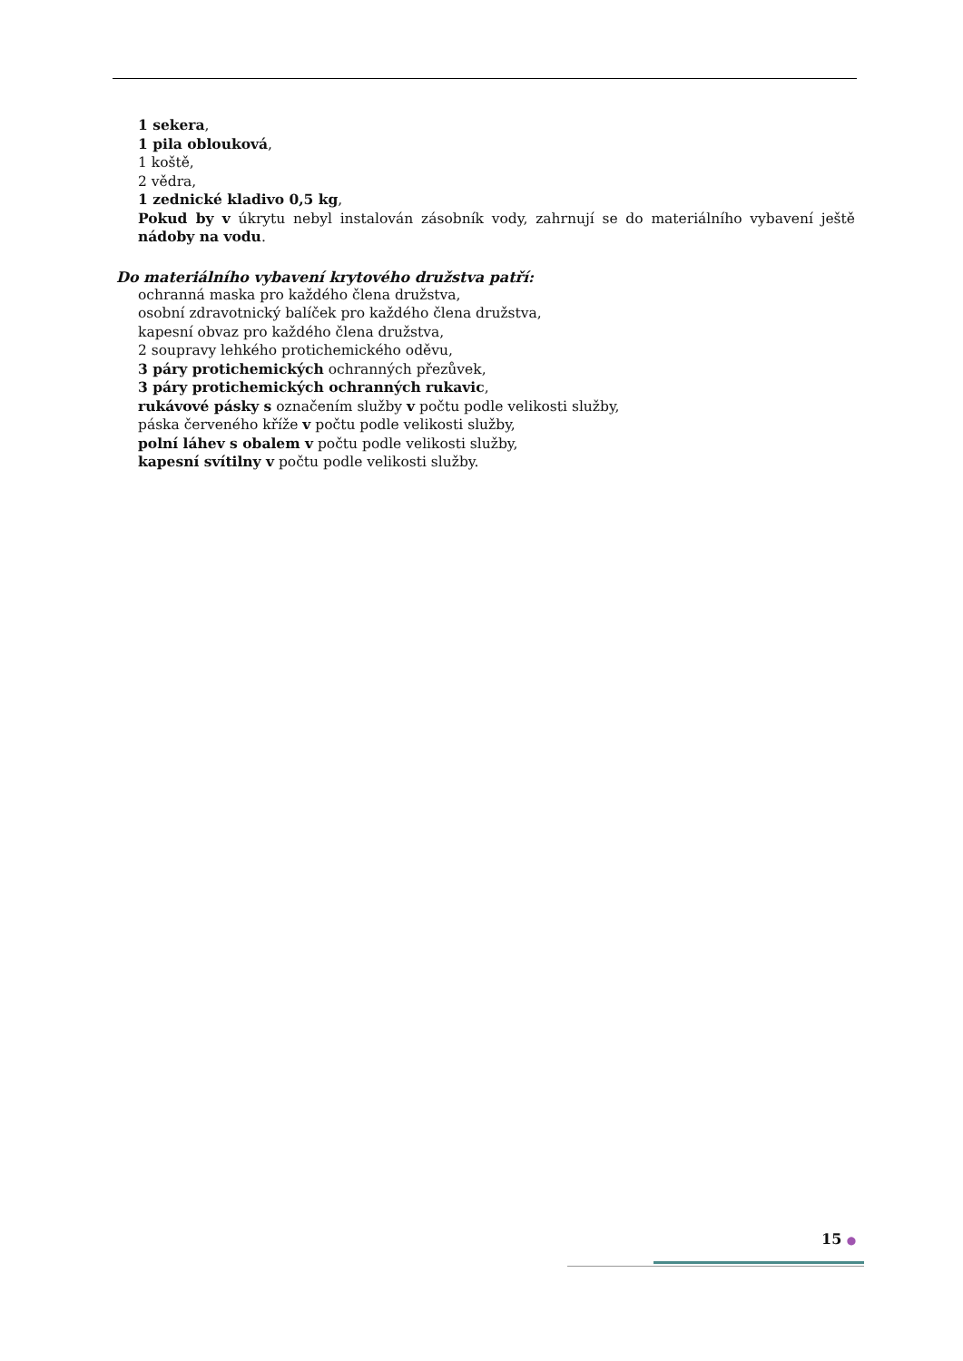1 sekera,
1 pila oblouková,
1 koště,
2 vědra,
1 zednické kladivo 0,5 kg,
Pokud by v úkrytu nebyl instalován zásobník vody, zahrnují se do materiálního vybavení ještě nádoby na vodu.
Do materiálního vybavení krytového družstva patří:
ochranná maska pro každého člena družstva,
osobní zdravotnický balíček pro každého člena družstva,
kapesní obvaz pro každého člena družstva,
2 soupravy lehkého protichemického oděvu,
3 páry protichemických ochranných přezůvek,
3 páry protichemických ochranných rukavic,
rukávové pásky s označením služby v počtu podle velikosti služby,
páska červeného kříže v počtu podle velikosti služby,
polní láhev s obalem v počtu podle velikosti služby,
kapesní svítilny v počtu podle velikosti služby.
15 ●